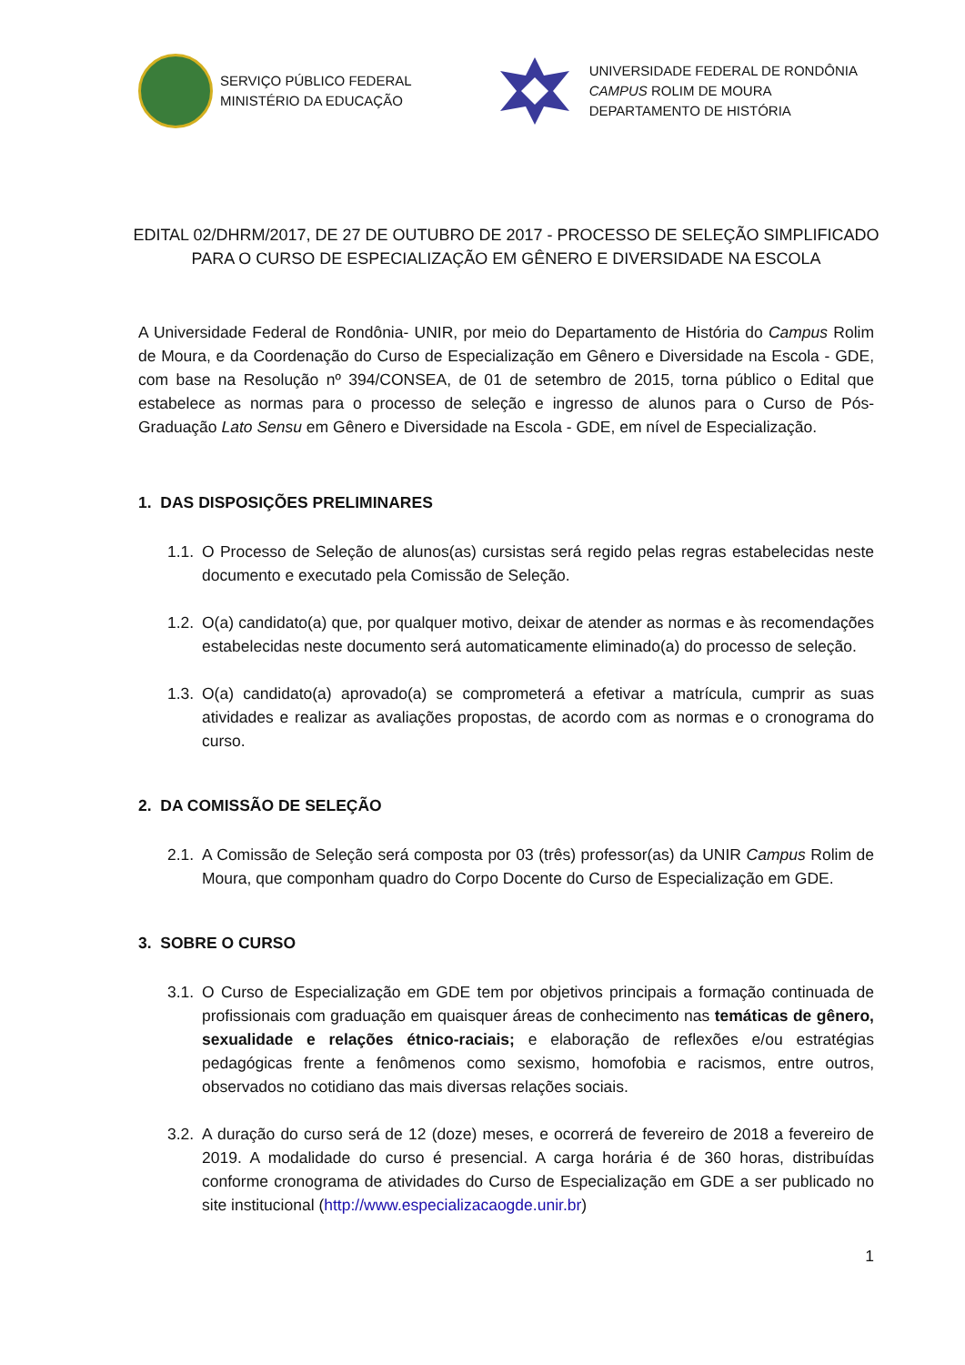SERVIÇO PÚBLICO FEDERAL
MINISTÉRIO DA EDUCAÇÃO
UNIVERSIDADE FEDERAL DE RONDÔNIA
CAMPUS ROLIM DE MOURA
DEPARTAMENTO DE HISTÓRIA
EDITAL 02/DHRM/2017, DE 27 DE OUTUBRO DE 2017 - PROCESSO DE SELEÇÃO SIMPLIFICADO PARA O CURSO DE ESPECIALIZAÇÃO EM GÊNERO E DIVERSIDADE NA ESCOLA
A Universidade Federal de Rondônia- UNIR, por meio do Departamento de História do Campus Rolim de Moura, e da Coordenação do Curso de Especialização em Gênero e Diversidade na Escola - GDE, com base na Resolução nº 394/CONSEA, de 01 de setembro de 2015, torna público o Edital que estabelece as normas para o processo de seleção e ingresso de alunos para o Curso de Pós-Graduação Lato Sensu em Gênero e Diversidade na Escola - GDE, em nível de Especialização.
1. DAS DISPOSIÇÕES PRELIMINARES
1.1.
O Processo de Seleção de alunos(as) cursistas será regido pelas regras estabelecidas neste documento e executado pela Comissão de Seleção.
1.2.
O(a) candidato(a) que, por qualquer motivo, deixar de atender as normas e às recomendações estabelecidas neste documento será automaticamente eliminado(a) do processo de seleção.
1.3.
O(a) candidato(a) aprovado(a) se comprometerá a efetivar a matrícula, cumprir as suas atividades e realizar as avaliações propostas, de acordo com as normas e o cronograma do curso.
2. DA COMISSÃO DE SELEÇÃO
2.1.
A Comissão de Seleção será composta por 03 (três) professor(as) da UNIR Campus Rolim de Moura, que componham quadro do Corpo Docente do Curso de Especialização em GDE.
3. SOBRE O CURSO
3.1.
O Curso de Especialização em GDE tem por objetivos principais a formação continuada de profissionais com graduação em quaisquer áreas de conhecimento nas temáticas de gênero, sexualidade e relações étnico-raciais; e elaboração de reflexões e/ou estratégias pedagógicas frente a fenômenos como sexismo, homofobia e racismos, entre outros, observados no cotidiano das mais diversas relações sociais.
3.2.
A duração do curso será de 12 (doze) meses, e ocorrerá de fevereiro de 2018 a fevereiro de 2019. A modalidade do curso é presencial. A carga horária é de 360 horas, distribuídas conforme cronograma de atividades do Curso de Especialização em GDE a ser publicado no site institucional (http://www.especializacaogde.unir.br)
1